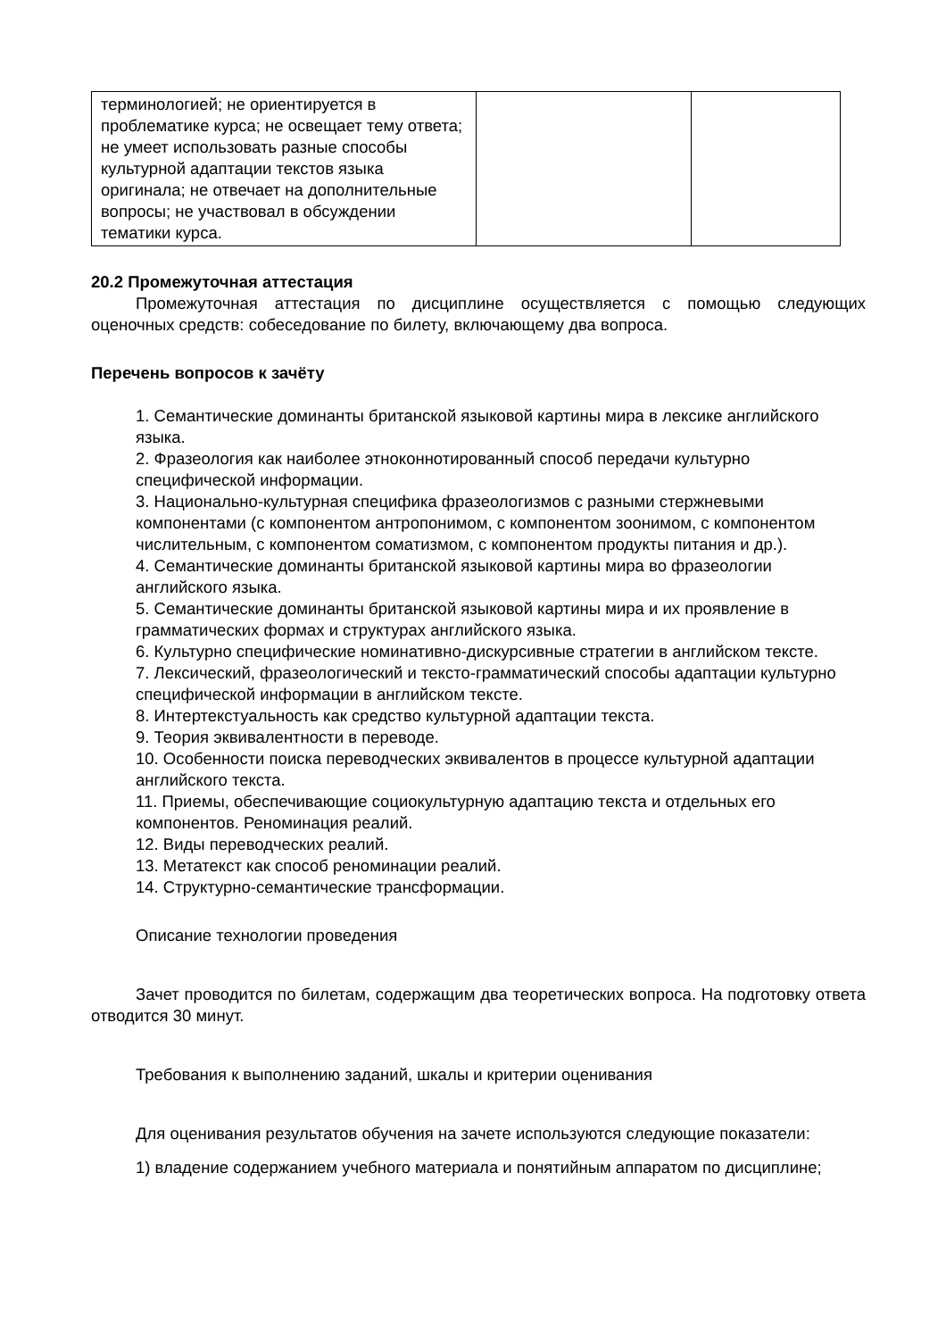| терминологией; не ориентируется в проблематике курса; не освещает тему ответа; не умеет использовать разные способы культурной адаптации текстов языка оригинала; не отвечает на дополнительные вопросы; не участвовал в обсуждении тематики курса. | | |
20.2 Промежуточная аттестация
Промежуточная аттестация по дисциплине осуществляется с помощью следующих оценочных средств: собеседование по билету, включающему два вопроса.
Перечень вопросов к зачёту
1. Семантические доминанты британской языковой картины мира в лексике английского языка.
2. Фразеология как наиболее этноконнотированный способ передачи культурно специфической информации.
3. Национально-культурная специфика фразеологизмов с разными стержневыми компонентами (с компонентом антропонимом, с компонентом зоонимом, с компонентом числительным, с компонентом соматизмом, с компонентом продукты питания и др.).
4. Семантические доминанты британской языковой картины мира во фразеологии английского языка.
5. Семантические доминанты британской языковой картины мира и их проявление в грамматических формах и структурах английского языка.
6. Культурно специфические номинативно-дискурсивные стратегии в английском тексте.
7. Лексический, фразеологический и тексто-грамматический способы адаптации культурно специфической информации в английском тексте.
8. Интертекстуальность как средство культурной адаптации текста.
9. Теория эквивалентности в переводе.
10. Особенности поиска переводческих эквивалентов в процессе культурной адаптации английского текста.
11. Приемы, обеспечивающие социокультурную адаптацию текста и отдельных его компонентов. Реноминация реалий.
12. Виды переводческих реалий.
13. Метатекст как способ реноминации реалий.
14. Структурно-семантические трансформации.
Описание технологии проведения
Зачет проводится по билетам, содержащим два теоретических вопроса. На подготовку ответа отводится 30 минут.
Требования к выполнению заданий, шкалы и критерии оценивания
Для оценивания результатов обучения на зачете используются следующие показатели:
1) владение содержанием учебного материала и понятийным аппаратом по дисциплине;